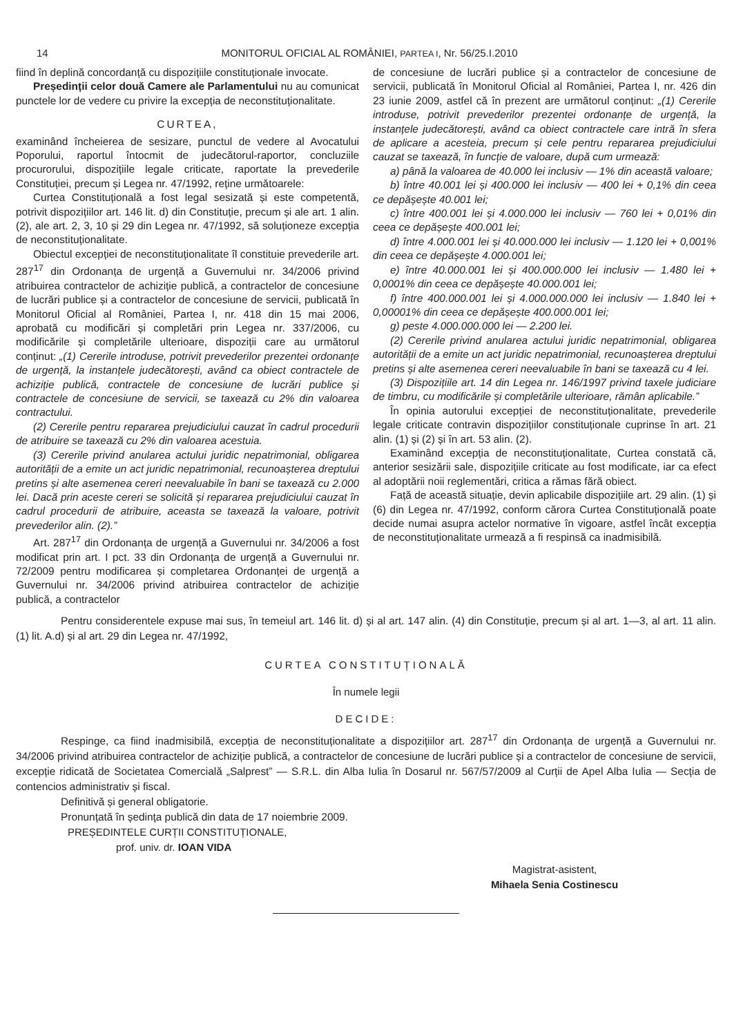14 MONITORUL OFICIAL AL ROMÂNIEI, PARTEA I, Nr. 56/25.I.2010
fiind în deplină concordanță cu dispozițiile constituționale invocate.
Președinții celor două Camere ale Parlamentului nu au comunicat punctele lor de vedere cu privire la excepția de neconstituționalitate.
CURTEA,
examinând încheierea de sesizare, punctul de vedere al Avocatului Poporului, raportul întocmit de judecătorul-raportor, concluziile procurorului, dispozițiile legale criticate, raportate la prevederile Constituției, precum și Legea nr. 47/1992, reține următoarele:
Curtea Constituțională a fost legal sesizată și este competentă, potrivit dispozițiilor art. 146 lit. d) din Constituție, precum și ale art. 1 alin. (2), ale art. 2, 3, 10 și 29 din Legea nr. 47/1992, să soluționeze excepția de neconstituționalitate.
Obiectul excepției de neconstituționalitate îl constituie prevederile art. 287<sup>17</sup> din Ordonanța de urgență a Guvernului nr. 34/2006 privind atribuirea contractelor de achiziție publică, a contractelor de concesiune de lucrări publice și a contractelor de concesiune de servicii, publicată în Monitorul Oficial al României, Partea I, nr. 418 din 15 mai 2006, aprobată cu modificări și completări prin Legea nr. 337/2006, cu modificările și completările ulterioare, dispoziții care au următorul conținut: „(1) Cererile introduse, potrivit prevederilor prezentei ordonanțe de urgență, la instanțele judecătorești, având ca obiect contractele de achiziție publică, contractele de concesiune de lucrări publice și contractele de concesiune de servicii, se taxează cu 2% din valoarea contractului.
(2) Cererile pentru repararea prejudiciului cauzat în cadrul procedurii de atribuire se taxează cu 2% din valoarea acestuia.
(3) Cererile privind anularea actului juridic nepatrimonial, obligarea autorității de a emite un act juridic nepatrimonial, recunoașterea dreptului pretins și alte asemenea cereri neevaluabile în bani se taxează cu 2.000 lei. Dacă prin aceste cereri se solicită și repararea prejudiciului cauzat în cadrul procedurii de atribuire, aceasta se taxează la valoare, potrivit prevederilor alin. (2).”
Art. 287<sup>17</sup> din Ordonanța de urgență a Guvernului nr. 34/2006 a fost modificat prin art. I pct. 33 din Ordonanța de urgență a Guvernului nr. 72/2009 pentru modificarea și completarea Ordonanței de urgență a Guvernului nr. 34/2006 privind atribuirea contractelor de achiziție publică, a contractelor
de concesiune de lucrări publice și a contractelor de concesiune de servicii, publicată în Monitorul Oficial al României, Partea I, nr. 426 din 23 iunie 2009, astfel că în prezent are următorul conținut: „(1) Cererile introduse, potrivit prevederilor prezentei ordonanțe de urgență, la instanțele judecătorești, având ca obiect contractele care intră în sfera de aplicare a acesteia, precum și cele pentru repararea prejudiciului cauzat se taxează, în funcție de valoare, după cum urmează:
a) până la valoarea de 40.000 lei inclusiv — 1% din această valoare;
b) între 40.001 lei și 400.000 lei inclusiv — 400 lei + 0,1% din ceea ce depășește 40.001 lei;
c) între 400.001 lei și 4.000.000 lei inclusiv — 760 lei + 0,01% din ceea ce depășește 400.001 lei;
d) între 4.000.001 lei și 40.000.000 lei inclusiv — 1.120 lei + 0,001% din ceea ce depășește 4.000.001 lei;
e) între 40.000.001 lei și 400.000.000 lei inclusiv — 1.480 lei + 0,0001% din ceea ce depășește 40.000.001 lei;
f) între 400.000.001 lei și 4.000.000.000 lei inclusiv — 1.840 lei + 0,00001% din ceea ce depășește 400.000.001 lei;
g) peste 4.000.000.000 lei — 2.200 lei.
(2) Cererile privind anularea actului juridic nepatrimonial, obligarea autorității de a emite un act juridic nepatrimonial, recunoașterea dreptului pretins și alte asemenea cereri neevaluabile în bani se taxează cu 4 lei.
(3) Dispozițiile art. 14 din Legea nr. 146/1997 privind taxele judiciare de timbru, cu modificările și completările ulterioare, rămân aplicabile.”
În opinia autorului excepției de neconstituționalitate, prevederile legale criticate contravin dispozițiilor constituționale cuprinse în art. 21 alin. (1) și (2) și în art. 53 alin. (2).
Examinând excepția de neconstituționalitate, Curtea constată că, anterior sesizării sale, dispozițiile criticate au fost modificate, iar ca efect al adoptării noii reglementări, critica a rămas fără obiect.
Față de această situație, devin aplicabile dispozițiile art. 29 alin. (1) și (6) din Legea nr. 47/1992, conform cărora Curtea Constituțională poate decide numai asupra actelor normative în vigoare, astfel încât excepția de neconstituționalitate urmează a fi respinsă ca inadmisibilă.
Pentru considerentele expuse mai sus, în temeiul art. 146 lit. d) și al art. 147 alin. (4) din Constituție, precum și al art. 1—3, al art. 11 alin. (1) lit. A.d) și al art. 29 din Legea nr. 47/1992,
CURTEA CONSTITUȚIONALĂ
În numele legii
DECIDE:
Respinge, ca fiind inadmisibilă, excepția de neconstituționalitate a dispozițiilor art. 287<sup>17</sup> din Ordonanța de urgență a Guvernului nr. 34/2006 privind atribuirea contractelor de achiziție publică, a contractelor de concesiune de lucrări publice și a contractelor de concesiune de servicii, excepție ridicată de Societatea Comercială „Salprest” — S.R.L. din Alba Iulia în Dosarul nr. 567/57/2009 al Curții de Apel Alba Iulia — Secția de contencios administrativ și fiscal.
Definitivă și general obligatorie.
Pronunțată în ședința publică din data de 17 noiembrie 2009.
PREȘEDINTELE CURȚII CONSTITUȚIONALE,
prof. univ. dr. IOAN VIDA
Magistrat-asistent,
Mihaela Senia Costinescu